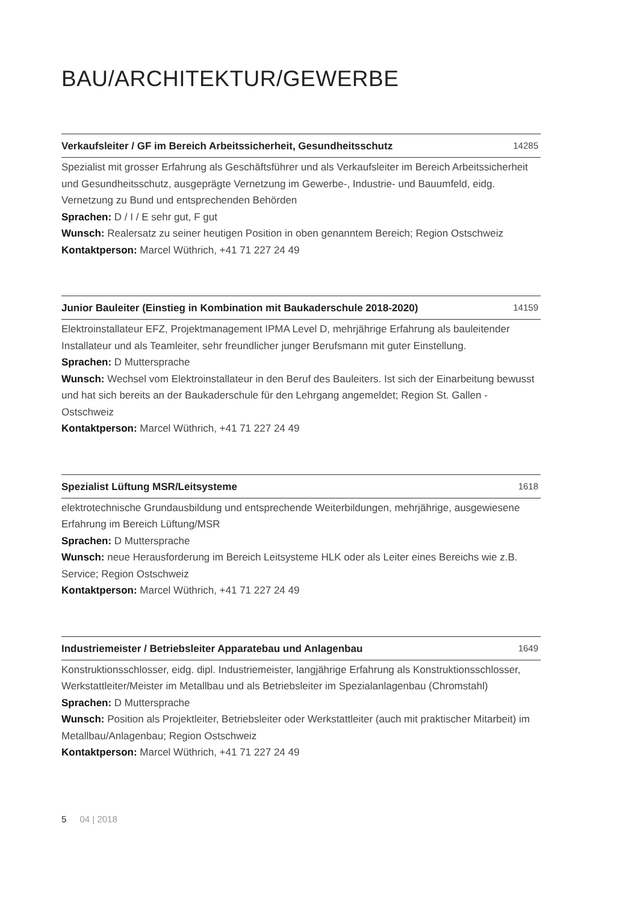BAU/ARCHITEKTUR/GEWERBE
Verkaufsleiter / GF im Bereich Arbeitssicherheit, Gesundheitsschutz 14285
Spezialist mit grosser Erfahrung als Geschäftsführer und als Verkaufsleiter im Bereich Arbeitssicherheit und Gesundheitsschutz, ausgeprägte Vernetzung im Gewerbe-, Industrie- und Bauumfeld, eidg. Vernetzung zu Bund und entsprechenden Behörden
Sprachen: D / I / E sehr gut, F gut
Wunsch: Realersatz zu seiner heutigen Position in oben genanntem Bereich; Region Ostschweiz
Kontaktperson: Marcel Wüthrich, +41 71 227 24 49
Junior Bauleiter (Einstieg in Kombination mit Baukaderschule 2018-2020) 14159
Elektroinstallateur EFZ, Projektmanagement IPMA Level D, mehrjährige Erfahrung als bauleitender Installateur und als Teamleiter, sehr freundlicher junger Berufsmann mit guter Einstellung.
Sprachen: D Muttersprache
Wunsch: Wechsel vom Elektroinstallateur in den Beruf des Bauleiters. Ist sich der Einarbeitung bewusst und hat sich bereits an der Baukaderschule für den Lehrgang angemeldet; Region St. Gallen - Ostschweiz
Kontaktperson: Marcel Wüthrich, +41 71 227 24 49
Spezialist Lüftung MSR/Leitsysteme 1618
elektrotechnische Grundausbildung und entsprechende Weiterbildungen, mehrjährige, ausgewiesene Erfahrung im Bereich Lüftung/MSR
Sprachen: D Muttersprache
Wunsch: neue Herausforderung im Bereich Leitsysteme HLK oder als Leiter eines Bereichs wie z.B. Service; Region Ostschweiz
Kontaktperson: Marcel Wüthrich, +41 71 227 24 49
Industriemeister / Betriebsleiter Apparatebau und Anlagenbau 1649
Konstruktionsschlosser, eidg. dipl. Industriemeister, langjährige Erfahrung als Konstruktionsschlosser, Werkstattleiter/Meister im Metallbau und als Betriebsleiter im Spezialanlagenbau (Chromstahl)
Sprachen: D Muttersprache
Wunsch: Position als Projektleiter, Betriebsleiter oder Werkstattleiter (auch mit praktischer Mitarbeit) im Metallbau/Anlagenbau; Region Ostschweiz
Kontaktperson: Marcel Wüthrich, +41 71 227 24 49
5 04 | 2018